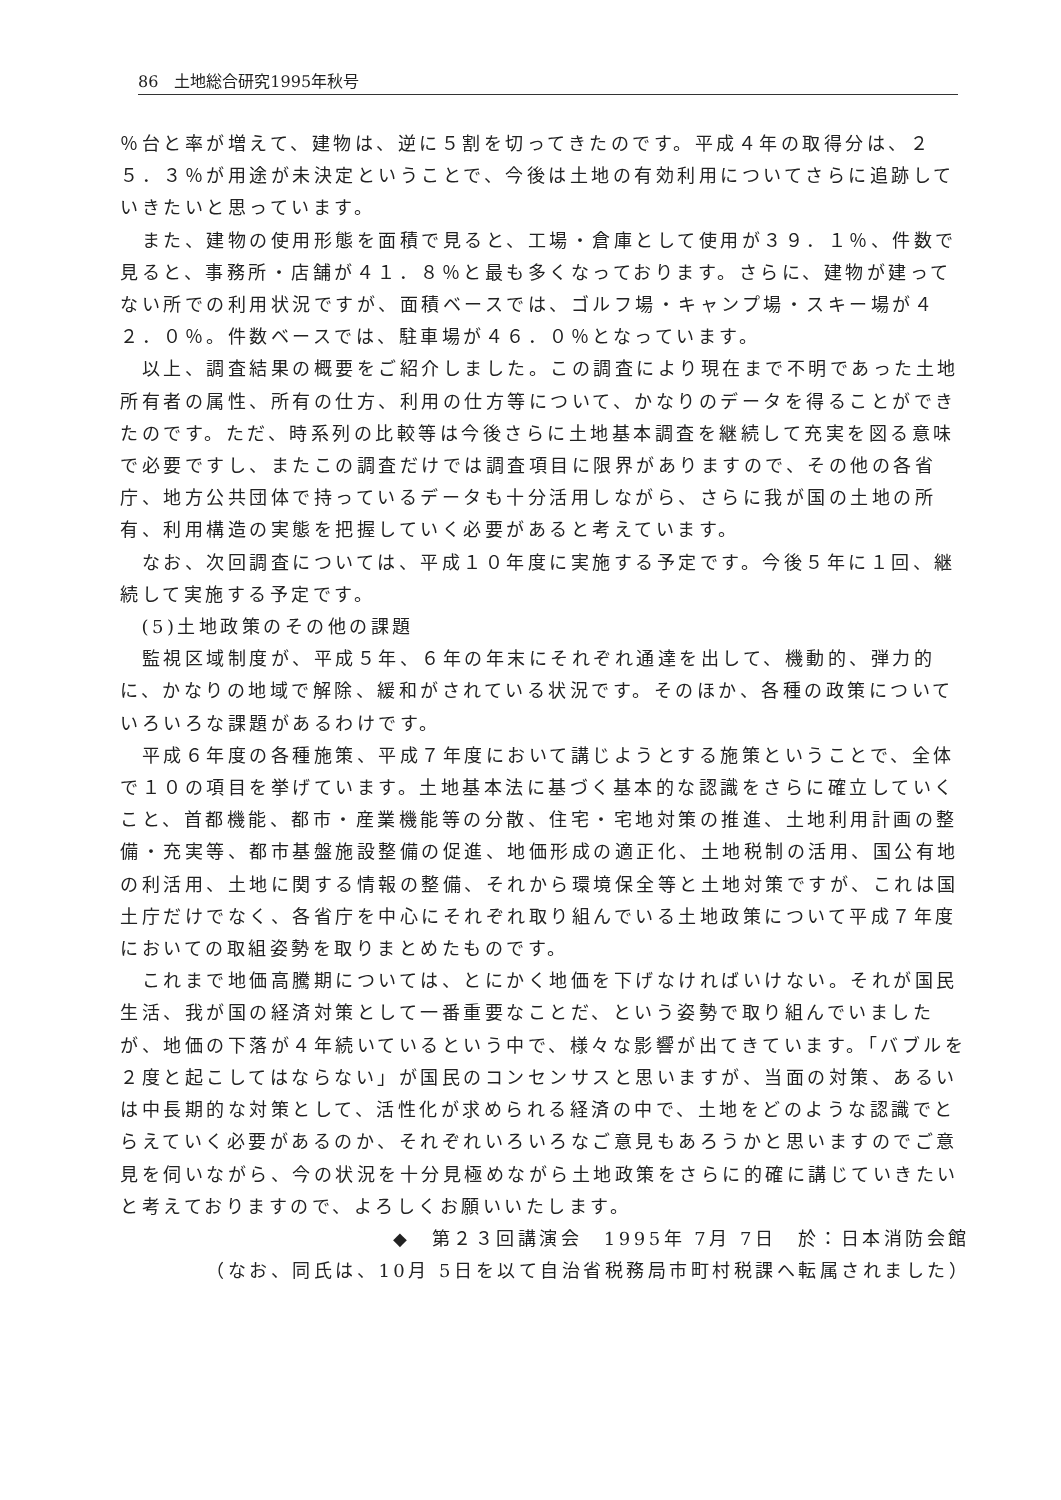86　土地総合研究1995年秋号
％台と率が増えて、建物は、逆に５割を切ってきたのです。平成４年の取得分は、２５．３％が用途が未決定ということで、今後は土地の有効利用についてさらに追跡していきたいと思っています。
　また、建物の使用形態を面積で見ると、工場・倉庫として使用が３９．１％、件数で見ると、事務所・店舗が４１．８％と最も多くなっております。さらに、建物が建ってない所での利用状況ですが、面積ベースでは、ゴルフ場・キャンプ場・スキー場が４２．０％。件数ベースでは、駐車場が４６．０％となっています。
　以上、調査結果の概要をご紹介しました。この調査により現在まで不明であった土地所有者の属性、所有の仕方、利用の仕方等について、かなりのデータを得ることができたのです。ただ、時系列の比較等は今後さらに土地基本調査を継続して充実を図る意味で必要ですし、またこの調査だけでは調査項目に限界がありますので、その他の各省庁、地方公共団体で持っているデータも十分活用しながら、さらに我が国の土地の所有、利用構造の実態を把握していく必要があると考えています。
　なお、次回調査については、平成１０年度に実施する予定です。今後５年に１回、継続して実施する予定です。
　(5)土地政策のその他の課題
　監視区域制度が、平成５年、６年の年末にそれぞれ通達を出して、機動的、弾力的に、かなりの地域で解除、緩和がされている状況です。そのほか、各種の政策についていろいろな課題があるわけです。
　平成６年度の各種施策、平成７年度において講じようとする施策ということで、全体で１０の項目を挙げています。土地基本法に基づく基本的な認識をさらに確立していくこと、首都機能、都市・産業機能等の分散、住宅・宅地対策の推進、土地利用計画の整備・充実等、都市基盤施設整備の促進、地価形成の適正化、土地税制の活用、国公有地の利活用、土地に関する情報の整備、それから環境保全等と土地対策ですが、これは国土庁だけでなく、各省庁を中心にそれぞれ取り組んでいる土地政策について平成７年度においての取組姿勢を取りまとめたものです。
　これまで地価高騰期については、とにかく地価を下げなければいけない。それが国民生活、我が国の経済対策として一番重要なことだ、という姿勢で取り組んでいましたが、地価の下落が４年続いているという中で、様々な影響が出てきています。「バブルを２度と起こしてはならない」が国民のコンセンサスと思いますが、当面の対策、あるいは中長期的な対策として、活性化が求められる経済の中で、土地をどのような認識でとらえていく必要があるのか、それぞれいろいろなご意見もあろうかと思いますのでご意見を伺いながら、今の状況を十分見極めながら土地政策をさらに的確に講じていきたいと考えておりますので、よろしくお願いいたします。
◆　第２３回講演会　1995年 7月 7日　於：日本消防会館
（なお、同氏は、10月 5日を以て自治省税務局市町村税課へ転属されました）